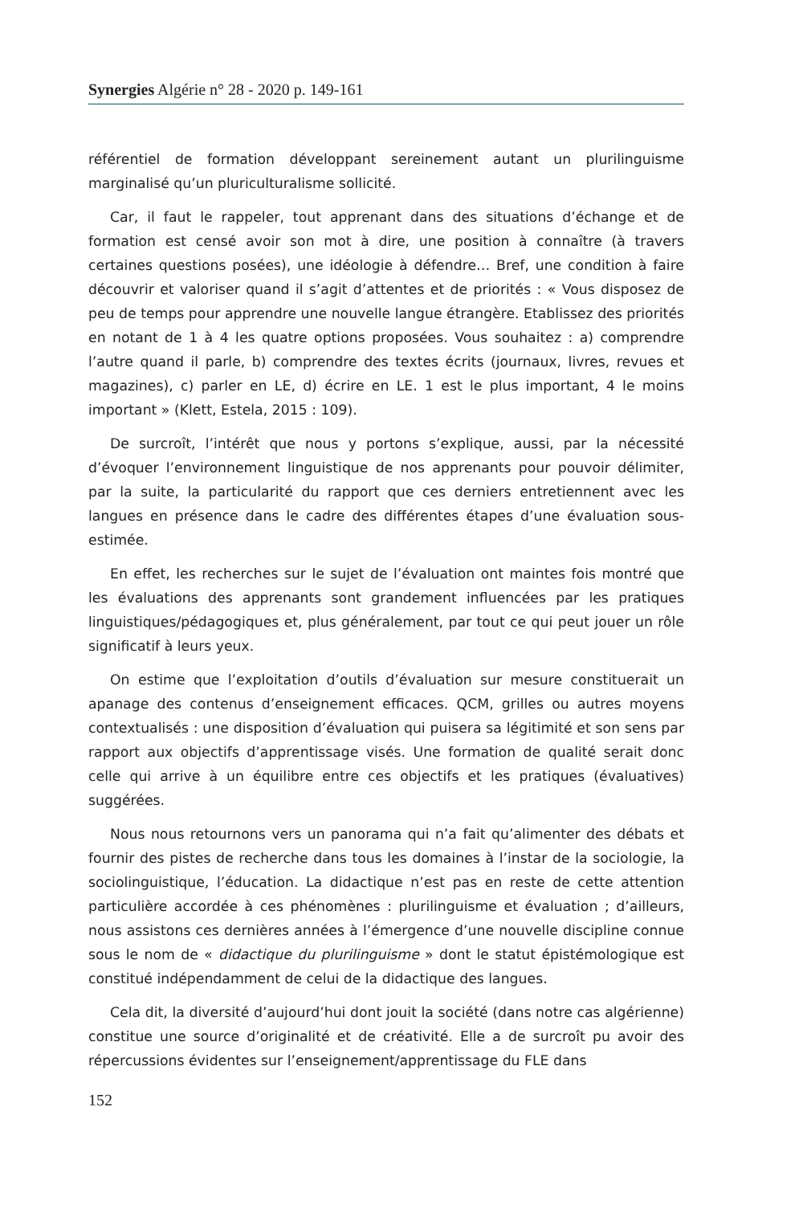Synergies Algérie n° 28 - 2020 p. 149-161
référentiel de formation développant sereinement autant un plurilinguisme marginalisé qu’un pluriculturalisme sollicité.
Car, il faut le rappeler, tout apprenant dans des situations d’échange et de formation est censé avoir son mot à dire, une position à connaître (à travers certaines questions posées), une idéologie à défendre… Bref, une condition à faire découvrir et valoriser quand il s’agit d’attentes et de priorités : « Vous disposez de peu de temps pour apprendre une nouvelle langue étrangère. Etablissez des priorités en notant de 1 à 4 les quatre options proposées. Vous souhaitez : a) comprendre l’autre quand il parle, b) comprendre des textes écrits (journaux, livres, revues et magazines), c) parler en LE, d) écrire en LE. 1 est le plus important, 4 le moins important » (Klett, Estela, 2015 : 109).
De surcroît, l’intérêt que nous y portons s’explique, aussi, par la nécessité d’évoquer l’environnement linguistique de nos apprenants pour pouvoir délimiter, par la suite, la particularité du rapport que ces derniers entretiennent avec les langues en présence dans le cadre des différentes étapes d’une évaluation sous-estimée.
En effet, les recherches sur le sujet de l’évaluation ont maintes fois montré que les évaluations des apprenants sont grandement influencées par les pratiques linguistiques/pédagogiques et, plus généralement, par tout ce qui peut jouer un rôle significatif à leurs yeux.
On estime que l’exploitation d’outils d’évaluation sur mesure constituerait un apanage des contenus d’enseignement efficaces. QCM, grilles ou autres moyens contextualisés : une disposition d’évaluation qui puisera sa légitimité et son sens par rapport aux objectifs d’apprentissage visés. Une formation de qualité serait donc celle qui arrive à un équilibre entre ces objectifs et les pratiques (évaluatives) suggérées.
Nous nous retournons vers un panorama qui n’a fait qu’alimenter des débats et fournir des pistes de recherche dans tous les domaines à l’instar de la sociologie, la sociolinguistique, l’éducation. La didactique n’est pas en reste de cette attention particulière accordée à ces phénomènes : plurilinguisme et évaluation ; d’ailleurs, nous assistons ces dernières années à l’émergence d’une nouvelle discipline connue sous le nom de « didactique du plurilinguisme » dont le statut épistémologique est constitué indépendamment de celui de la didactique des langues.
Cela dit, la diversité d’aujourd’hui dont jouit la société (dans notre cas algérienne) constitue une source d’originalité et de créativité. Elle a de surcroît pu avoir des répercussions évidentes sur l’enseignement/apprentissage du FLE dans
152